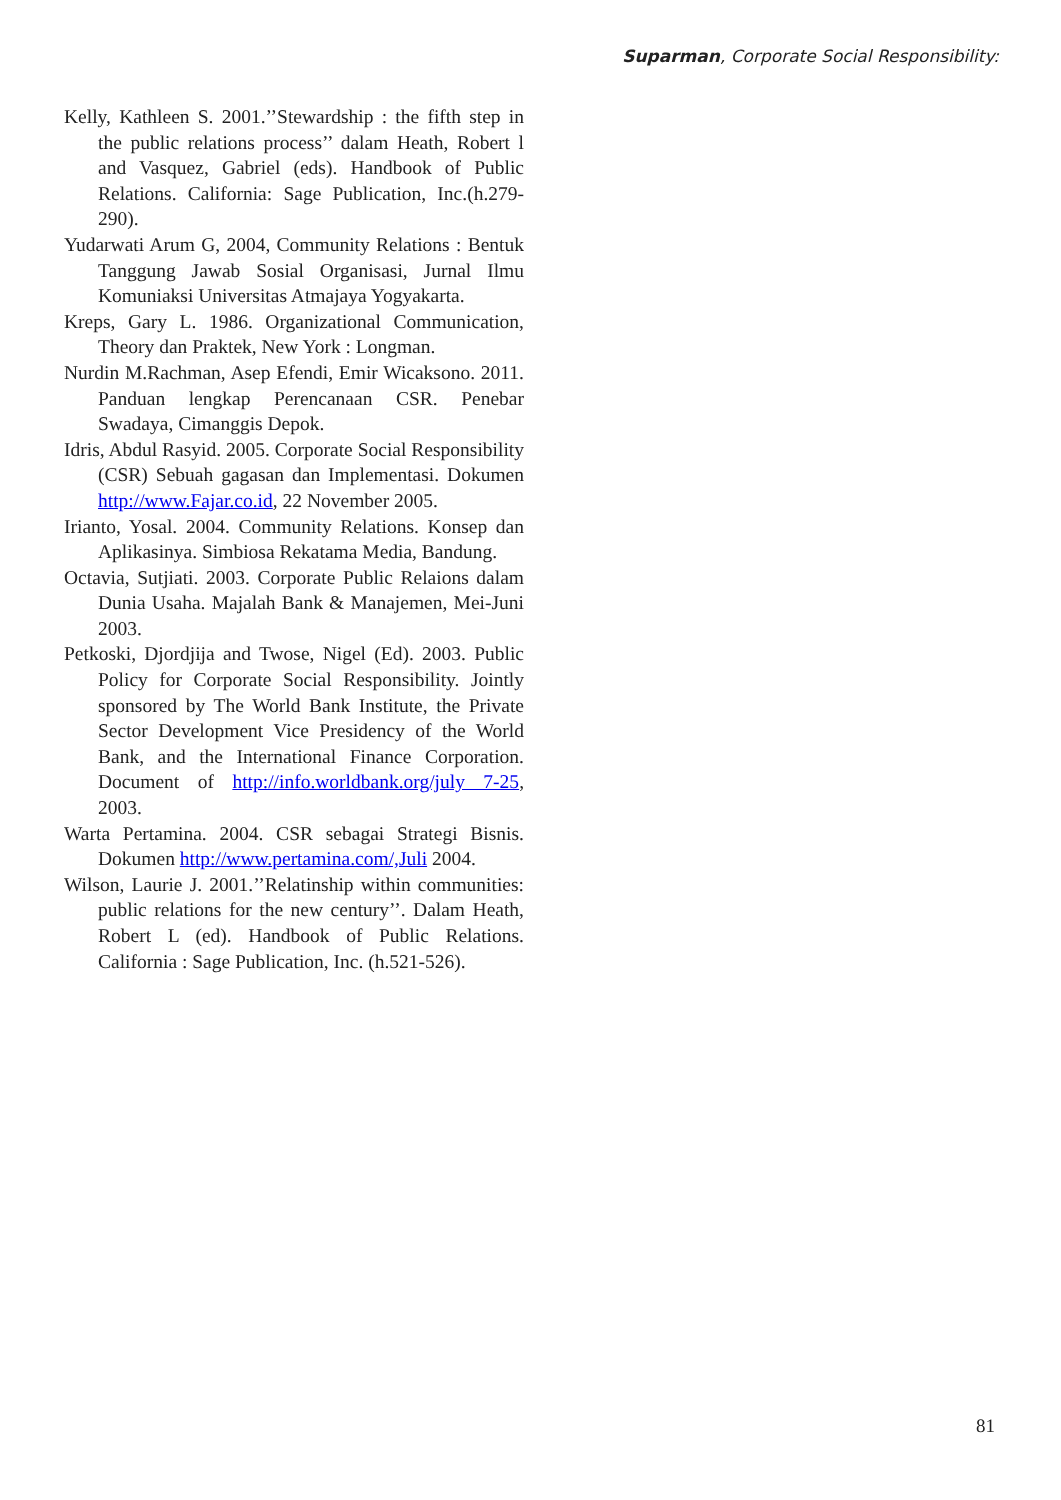Suparman, Corporate Social Responsibility:
Kelly, Kathleen S. 2001.’’Stewardship : the fifth step in the public relations process’’ dalam Heath, Robert l and Vasquez, Gabriel (eds). Handbook of Public Relations. California: Sage Publication, Inc.(h.279-290).
Yudarwati Arum G, 2004, Community Relations : Bentuk Tanggung Jawab Sosial Organisasi, Jurnal Ilmu Komuniaksi Universitas Atmajaya Yogyakarta.
Kreps, Gary L. 1986. Organizational Communication, Theory dan Praktek, New York : Longman.
Nurdin M.Rachman, Asep Efendi, Emir Wicaksono. 2011. Panduan lengkap Perencanaan CSR. Penebar Swadaya, Cimanggis Depok.
Idris, Abdul Rasyid. 2005. Corporate Social Responsibility (CSR) Sebuah gagasan dan Implementasi. Dokumen http://www.Fajar.co.id, 22 November 2005.
Irianto, Yosal. 2004. Community Relations. Konsep dan Aplikasinya. Simbiosa Rekatama Media, Bandung.
Octavia, Sutjiati. 2003. Corporate Public Relaions dalam Dunia Usaha. Majalah Bank & Manajemen, Mei-Juni 2003.
Petkoski, Djordjija and Twose, Nigel (Ed). 2003. Public Policy for Corporate Social Responsibility. Jointly sponsored by The World Bank Institute, the Private Sector Development Vice Presidency of the World Bank, and the International Finance Corporation. Document of http://info.worldbank.org/july 7-25, 2003.
Warta Pertamina. 2004. CSR sebagai Strategi Bisnis. Dokumen http://www.pertamina.com/,Juli 2004.
Wilson, Laurie J. 2001.’’Relatinship within communities: public relations for the new century’’. Dalam Heath, Robert L (ed). Handbook of Public Relations. California : Sage Publication, Inc. (h.521-526).
81